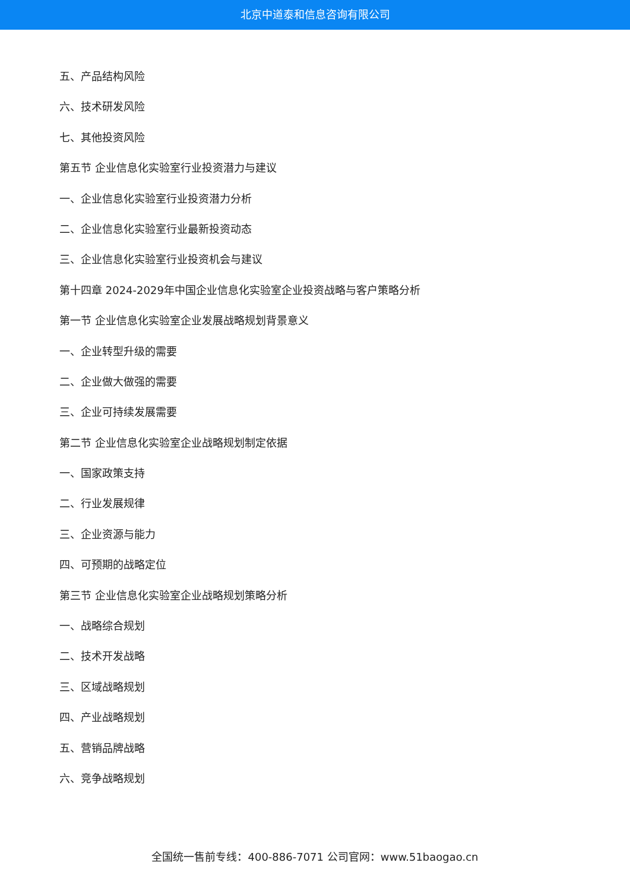北京中道泰和信息咨询有限公司
五、产品结构风险
六、技术研发风险
七、其他投资风险
第五节 企业信息化实验室行业投资潜力与建议
一、企业信息化实验室行业投资潜力分析
二、企业信息化实验室行业最新投资动态
三、企业信息化实验室行业投资机会与建议
第十四章 2024-2029年中国企业信息化实验室企业投资战略与客户策略分析
第一节 企业信息化实验室企业发展战略规划背景意义
一、企业转型升级的需要
二、企业做大做强的需要
三、企业可持续发展需要
第二节 企业信息化实验室企业战略规划制定依据
一、国家政策支持
二、行业发展规律
三、企业资源与能力
四、可预期的战略定位
第三节 企业信息化实验室企业战略规划策略分析
一、战略综合规划
二、技术开发战略
三、区域战略规划
四、产业战略规划
五、营销品牌战略
六、竞争战略规划
全国统一售前专线：400-886-7071 公司官网：www.51baogao.cn